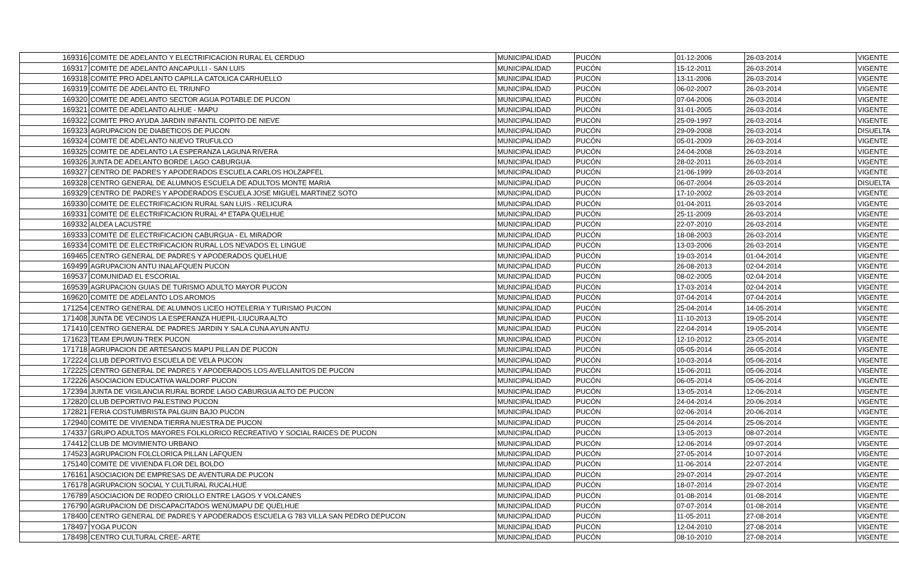| 169316 | COMITE DE ADELANTO Y ELECTRIFICACION RURAL EL CERDUO | MUNICIPALIDAD | PUCÓN | 01-12-2006 | 26-03-2014 | VIGENTE |
| 169317 | COMITE DE ADELANTO ANCAPULLI - SAN LUIS | MUNICIPALIDAD | PUCÓN | 15-12-2011 | 26-03-2014 | VIGENTE |
| 169318 | COMITE PRO ADELANTO CAPILLA CATOLICA CARHUELLO | MUNICIPALIDAD | PUCÓN | 13-11-2006 | 26-03-2014 | VIGENTE |
| 169319 | COMITE DE ADELANTO EL TRIUNFO | MUNICIPALIDAD | PUCÓN | 06-02-2007 | 26-03-2014 | VIGENTE |
| 169320 | COMITE DE ADELANTO SECTOR AGUA POTABLE DE PUCON | MUNICIPALIDAD | PUCÓN | 07-04-2006 | 26-03-2014 | VIGENTE |
| 169321 | COMITE DE ADELANTO ALHUE - MAPU | MUNICIPALIDAD | PUCÓN | 31-01-2005 | 26-03-2014 | VIGENTE |
| 169322 | COMITE PRO AYUDA JARDIN INFANTIL COPITO DE NIEVE | MUNICIPALIDAD | PUCÓN | 25-09-1997 | 26-03-2014 | VIGENTE |
| 169323 | AGRUPACION DE DIABETICOS DE PUCON | MUNICIPALIDAD | PUCÓN | 29-09-2008 | 26-03-2014 | DISUELTA |
| 169324 | COMITE DE ADELANTO NUEVO TRUFULCO | MUNICIPALIDAD | PUCÓN | 05-01-2009 | 26-03-2014 | VIGENTE |
| 169325 | COMITE DE ADELANTO LA ESPERANZA LAGUNA RIVERA | MUNICIPALIDAD | PUCÓN | 24-04-2008 | 26-03-2014 | VIGENTE |
| 169326 | JUNTA DE ADELANTO BORDE LAGO CABURGUA | MUNICIPALIDAD | PUCÓN | 28-02-2011 | 26-03-2014 | VIGENTE |
| 169327 | CENTRO DE PADRES Y APODERADOS ESCUELA CARLOS HOLZAPFEL | MUNICIPALIDAD | PUCÓN | 21-06-1999 | 26-03-2014 | VIGENTE |
| 169328 | CENTRO GENERAL DE ALUMNOS ESCUELA DE ADULTOS MONTE MARIA | MUNICIPALIDAD | PUCÓN | 06-07-2004 | 26-03-2014 | DISUELTA |
| 169329 | CENTRO DE PADRES Y APODERADOS ESCUELA JOSE MIGUEL MARTINEZ SOTO | MUNICIPALIDAD | PUCÓN | 17-10-2002 | 26-03-2014 | VIGENTE |
| 169330 | COMITE DE ELECTRIFICACION RURAL SAN LUIS - RELICURA | MUNICIPALIDAD | PUCÓN | 01-04-2011 | 26-03-2014 | VIGENTE |
| 169331 | COMITE DE ELECTRIFICACION RURAL 4ª ETAPA QUELHUE | MUNICIPALIDAD | PUCÓN | 25-11-2009 | 26-03-2014 | VIGENTE |
| 169332 | ALDEA LACUSTRE | MUNICIPALIDAD | PUCÓN | 22-07-2010 | 26-03-2014 | VIGENTE |
| 169333 | COMITE DE ELECTRIFICACION CABURGUA - EL MIRADOR | MUNICIPALIDAD | PUCÓN | 18-08-2003 | 26-03-2014 | VIGENTE |
| 169334 | COMITE DE ELECTRIFICACION RURAL LOS NEVADOS EL LINGUE | MUNICIPALIDAD | PUCÓN | 13-03-2006 | 26-03-2014 | VIGENTE |
| 169465 | CENTRO GENERAL DE PADRES Y APODERADOS QUELHUE | MUNICIPALIDAD | PUCÓN | 19-03-2014 | 01-04-2014 | VIGENTE |
| 169499 | AGRUPACION ANTU INALAFQUEN PUCON | MUNICIPALIDAD | PUCÓN | 26-08-2013 | 02-04-2014 | VIGENTE |
| 169537 | COMUNIDAD EL ESCORIAL | MUNICIPALIDAD | PUCÓN | 08-02-2005 | 02-04-2014 | VIGENTE |
| 169539 | AGRUPACION GUIAS DE TURISMO ADULTO MAYOR PUCON | MUNICIPALIDAD | PUCÓN | 17-03-2014 | 02-04-2014 | VIGENTE |
| 169620 | COMITE DE ADELANTO LOS AROMOS | MUNICIPALIDAD | PUCÓN | 07-04-2014 | 07-04-2014 | VIGENTE |
| 171254 | CENTRO GENERAL DE ALUMNOS LICEO HOTELERIA Y TURISMO PUCON | MUNICIPALIDAD | PUCÓN | 25-04-2014 | 14-05-2014 | VIGENTE |
| 171408 | JUNTA DE VECINOS LA ESPERANZA HUEPIL-LIUCURA ALTO | MUNICIPALIDAD | PUCÓN | 11-10-2013 | 19-05-2014 | VIGENTE |
| 171410 | CENTRO GENERAL DE PADRES JARDIN Y SALA CUNA AYUN ANTU | MUNICIPALIDAD | PUCÓN | 22-04-2014 | 19-05-2014 | VIGENTE |
| 171623 | TEAM EPUWUN-TREK PUCON | MUNICIPALIDAD | PUCÓN | 12-10-2012 | 23-05-2014 | VIGENTE |
| 171718 | AGRUPACION DE ARTESANOS MAPU PILLAN DE PUCON | MUNICIPALIDAD | PUCÓN | 05-05-2014 | 26-05-2014 | VIGENTE |
| 172224 | CLUB DEPORTIVO ESCUELA DE VELA PUCON | MUNICIPALIDAD | PUCÓN | 10-03-2014 | 05-06-2014 | VIGENTE |
| 172225 | CENTRO GENERAL DE PADRES Y APODERADOS LOS AVELLANITOS DE PUCON | MUNICIPALIDAD | PUCÓN | 15-06-2011 | 05-06-2014 | VIGENTE |
| 172226 | ASOCIACION EDUCATIVA WALDORF PUCON | MUNICIPALIDAD | PUCÓN | 06-05-2014 | 05-06-2014 | VIGENTE |
| 172394 | JUNTA DE VIGILANCIA RURAL BORDE LAGO CABURGUA ALTO DE PUCON | MUNICIPALIDAD | PUCÓN | 13-05-2014 | 12-06-2014 | VIGENTE |
| 172820 | CLUB DEPORTIVO PALESTINO PUCON | MUNICIPALIDAD | PUCÓN | 24-04-2014 | 20-06-2014 | VIGENTE |
| 172821 | FERIA COSTUMBRISTA PALGUIN BAJO PUCON | MUNICIPALIDAD | PUCÓN | 02-06-2014 | 20-06-2014 | VIGENTE |
| 172940 | COMITE DE VIVIENDA TIERRA NUESTRA DE PUCON | MUNICIPALIDAD | PUCÓN | 25-04-2014 | 25-06-2014 | VIGENTE |
| 174337 | GRUPO ADULTOS MAYORES FOLKLORICO RECREATIVO Y SOCIAL RAICES DE PUCON | MUNICIPALIDAD | PUCÓN | 13-05-2013 | 08-07-2014 | VIGENTE |
| 174412 | CLUB DE MOVIMIENTO URBANO | MUNICIPALIDAD | PUCÓN | 12-06-2014 | 09-07-2014 | VIGENTE |
| 174523 | AGRUPACION FOLCLORICA PILLAN LAFQUEN | MUNICIPALIDAD | PUCÓN | 27-05-2014 | 10-07-2014 | VIGENTE |
| 175140 | COMITE DE VIVIENDA FLOR DEL BOLDO | MUNICIPALIDAD | PUCÓN | 11-06-2014 | 22-07-2014 | VIGENTE |
| 176161 | ASOCIACION DE EMPRESAS DE AVENTURA DE PUCON | MUNICIPALIDAD | PUCÓN | 29-07-2014 | 29-07-2014 | VIGENTE |
| 176178 | AGRUPACION SOCIAL Y CULTURAL RUCALHUE | MUNICIPALIDAD | PUCÓN | 18-07-2014 | 29-07-2014 | VIGENTE |
| 176789 | ASOCIACION DE RODEO CRIOLLO ENTRE LAGOS Y VOLCANES | MUNICIPALIDAD | PUCÓN | 01-08-2014 | 01-08-2014 | VIGENTE |
| 176790 | AGRUPACION DE DISCAPACITADOS WENÜMAPU DE QUELHUE | MUNICIPALIDAD | PUCÓN | 07-07-2014 | 01-08-2014 | VIGENTE |
| 178400 | CENTRO GENERAL DE PADRES Y APODERADOS ESCUELA G 783 VILLA SAN PEDRO DEPUCON | MUNICIPALIDAD | PUCÓN | 11-05-2011 | 27-08-2014 | VIGENTE |
| 178497 | YOGA PUCON | MUNICIPALIDAD | PUCÓN | 12-04-2010 | 27-08-2014 | VIGENTE |
| 178498 | CENTRO CULTURAL CREE- ARTE | MUNICIPALIDAD | PUCÓN | 08-10-2010 | 27-08-2014 | VIGENTE |